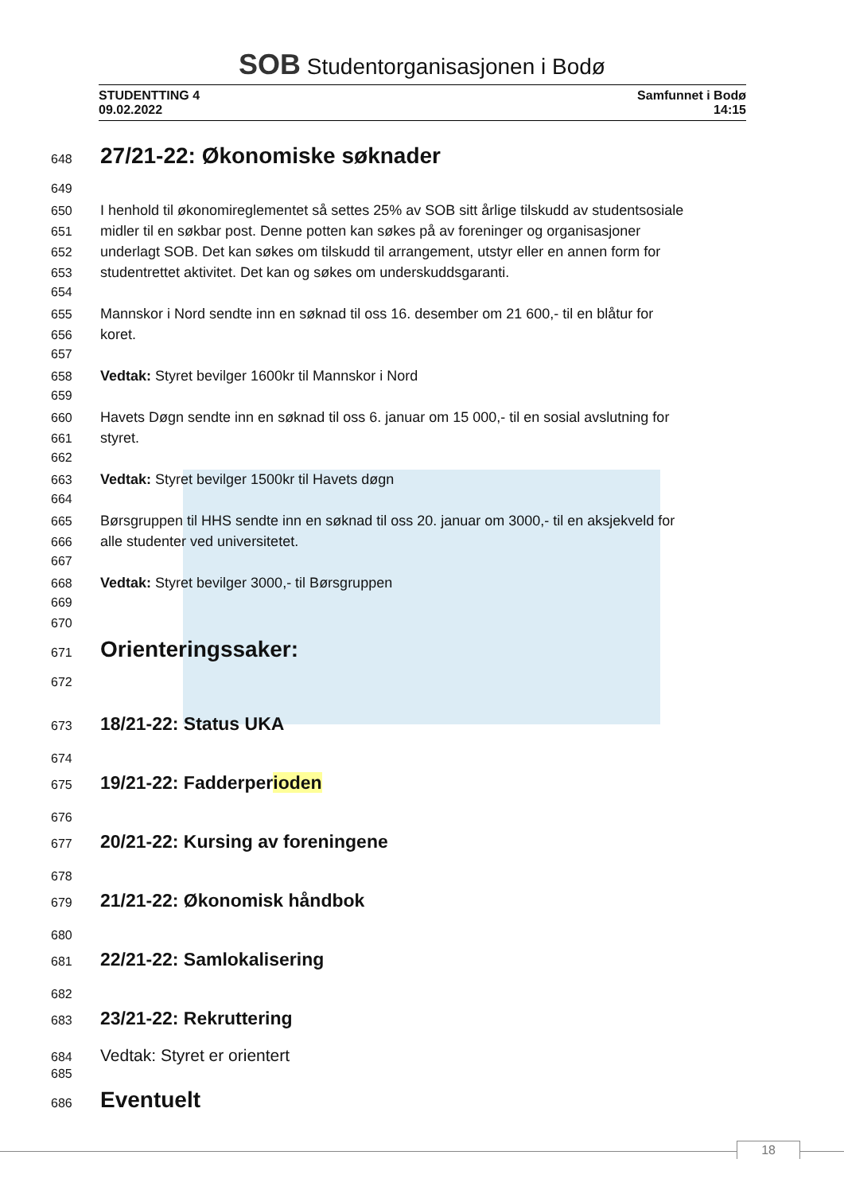SOB Studentorganisasjonen i Bodø
STUDENTTING 4
09.02.2022
Samfunnet i Bodø
14:15
648
27/21-22: Økonomiske søknader
649
650 I henhold til økonomireglementet så settes 25% av SOB sitt årlige tilskudd av studentsosiale
651 midler til en søkbar post. Denne potten kan søkes på av foreninger og organisasjoner
652 underlagt SOB. Det kan søkes om tilskudd til arrangement, utstyr eller en annen form for
653 studentrettet aktivitet. Det kan og søkes om underskuddsgaranti.
654
655 Mannskor i Nord sendte inn en søknad til oss 16. desember om 21 600,- til en blåtur for
656 koret.
657
658 Vedtak: Styret bevilger 1600kr til Mannskor i Nord
659
660 Havets Døgn sendte inn en søknad til oss 6. januar om 15 000,- til en sosial avslutning for
661 styret.
662
663 Vedtak: Styret bevilger 1500kr til Havets døgn
664
665 Børsgruppen til HHS sendte inn en søknad til oss 20. januar om 3000,- til en aksjekveld for
666 alle studenter ved universitetet.
667
668 Vedtak: Styret bevilger 3000,- til Børsgruppen
669
670
671
Orienteringssaker:
672
673
18/21-22: Status UKA
674
675
19/21-22: Fadderperioden
676
677
20/21-22: Kursing av foreningene
678
679
21/21-22: Økonomisk håndbok
680
681
22/21-22: Samlokalisering
682
683
23/21-22: Rekruttering
684 Vedtak: Styret er orientert
685
686
Eventuelt
18